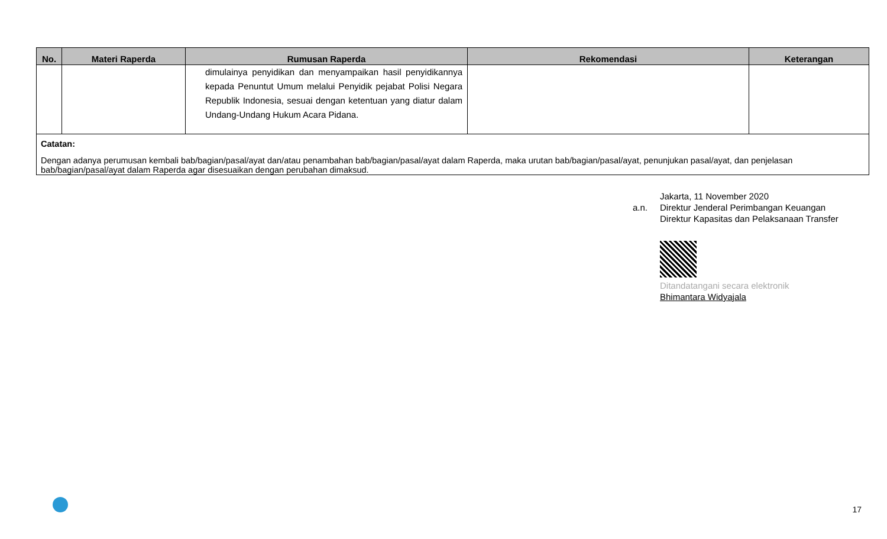| No. | Materi Raperda | Rumusan Raperda | Rekomendasi | Keterangan |
| --- | --- | --- | --- | --- |
| | | dimulainya penyidikan dan menyampaikan hasil penyidikannya kepada Penuntut Umum melalui Penyidik pejabat Polisi Negara Republik Indonesia, sesuai dengan ketentuan yang diatur dalam Undang-Undang Hukum Acara Pidana. | | |
| Catatan: Dengan adanya perumusan kembali bab/bagian/pasal/ayat dan/atau penambahan bab/bagian/pasal/ayat dalam Raperda, maka urutan bab/bagian/pasal/ayat, penunjukan pasal/ayat, dan penjelasan bab/bagian/pasal/ayat dalam Raperda agar disesuaikan dengan perubahan dimaksud. | | | | |
Jakarta, 11 November 2020
a.n. Direktur Jenderal Perimbangan Keuangan
Direktur Kapasitas dan Pelaksanaan Transfer
Ditandatangani secara elektronik
Bhimantara Widyajala
17